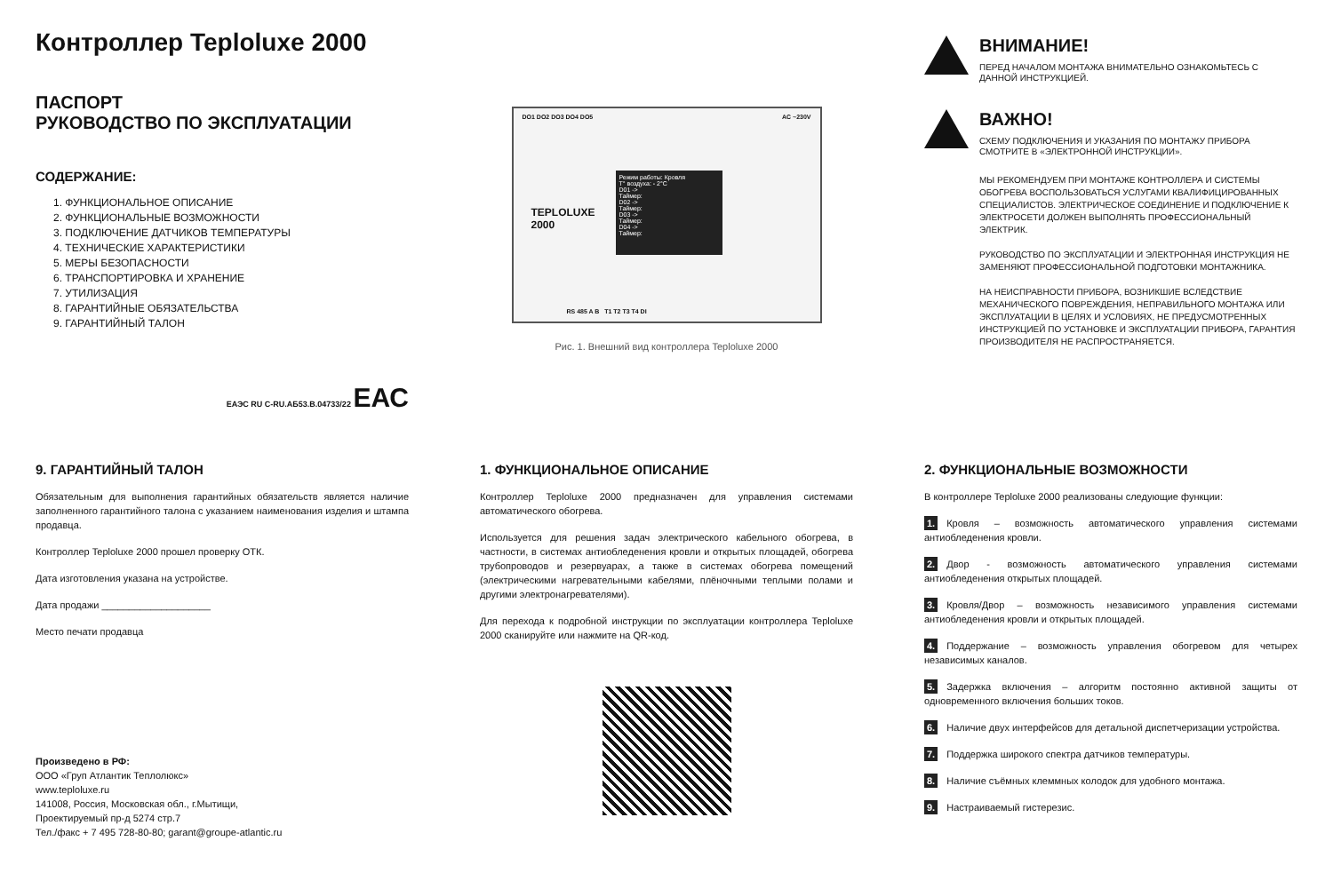Контроллер Teploluxe 2000
ПАСПОРТ
РУКОВОДСТВО ПО ЭКСПЛУАТАЦИИ
СОДЕРЖАНИЕ:
1. ФУНКЦИОНАЛЬНОЕ ОПИСАНИЕ
2. ФУНКЦИОНАЛЬНЫЕ ВОЗМОЖНОСТИ
3. ПОДКЛЮЧЕНИЕ ДАТЧИКОВ ТЕМПЕРАТУРЫ
4. ТЕХНИЧЕСКИЕ ХАРАКТЕРИСТИКИ
5. МЕРЫ БЕЗОПАСНОСТИ
6. ТРАНСПОРТИРОВКА И ХРАНЕНИЕ
7. УТИЛИЗАЦИЯ
8. ГАРАНТИЙНЫЕ ОБЯЗАТЕЛЬСТВА
9. ГАРАНТИЙНЫЙ ТАЛОН
ЕАЭС RU C-RU.АБ53.В.04733/22 ЕАС
DO1 DO2 DO3 DO4 DO5 AC ~230V
TEPLOLUXE
2000
Режим работы: Кровля
T° воздуха: - 2°C
D01 ->
Таймер:
D02 ->
Таймер:
D03 ->
Таймер:
D04 ->
Таймер:
RS 485 A B T1 T2 T3 T4 DI
Рис. 1. Внешний вид контроллера Teploluxe 2000
ВНИМАНИЕ!
ПЕРЕД НАЧАЛОМ МОНТАЖА ВНИМАТЕЛЬНО ОЗНАКОМЬТЕСЬ С ДАННОЙ ИНСТРУКЦИЕЙ.
ВАЖНО!
СХЕМУ ПОДКЛЮЧЕНИЯ И УКАЗАНИЯ ПО МОНТАЖУ ПРИБОРА СМОТРИТЕ В «ЭЛЕКТРОННОЙ ИНСТРУКЦИИ».
МЫ РЕКОМЕНДУЕМ ПРИ МОНТАЖЕ КОНТРОЛЛЕРА И СИСТЕМЫ ОБОГРЕВА ВОСПОЛЬЗОВАТЬСЯ УСЛУГАМИ КВАЛИФИЦИРОВАННЫХ СПЕЦИАЛИСТОВ. ЭЛЕКТРИЧЕСКОЕ СОЕДИНЕНИЕ И ПОДКЛЮЧЕНИЕ К ЭЛЕКТРОСЕТИ ДОЛЖЕН ВЫПОЛНЯТЬ ПРОФЕССИОНАЛЬНЫЙ ЭЛЕКТРИК.
РУКОВОДСТВО ПО ЭКСПЛУАТАЦИИ И ЭЛЕКТРОННАЯ ИНСТРУКЦИЯ НЕ ЗАМЕНЯЮТ ПРОФЕССИОНАЛЬНОЙ ПОДГОТОВКИ МОНТАЖНИКА.
НА НЕИСПРАВНОСТИ ПРИБОРА, ВОЗНИКШИЕ ВСЛЕДСТВИЕ МЕХАНИЧЕСКОГО ПОВРЕЖДЕНИЯ, НЕПРАВИЛЬНОГО МОНТАЖА ИЛИ ЭКСПЛУАТАЦИИ В ЦЕЛЯХ И УСЛОВИЯХ, НЕ ПРЕДУСМОТРЕННЫХ ИНСТРУКЦИЕЙ ПО УСТАНОВКЕ И ЭКСПЛУАТАЦИИ ПРИБОРА, ГАРАНТИЯ ПРОИЗВОДИТЕЛЯ НЕ РАСПРОСТРАНЯЕТСЯ.
9. ГАРАНТИЙНЫЙ ТАЛОН
Обязательным для выполнения гарантийных обязательств является наличие заполненного гарантийного талона с указанием наименования изделия и штампа продавца.
Контроллер Teploluxe 2000 прошел проверку ОТК.
Дата изготовления указана на устройстве.
Дата продажи ____________________
Место печати продавца
Произведено в РФ:
ООО «Груп Атлантик Теплолюкс»
www.teploluxe.ru
141008, Россия, Московская обл., г.Мытищи,
Проектируемый пр-д 5274 стр.7
Тел./факс + 7 495 728-80-80; garant@groupe-atlantic.ru
1. ФУНКЦИОНАЛЬНОЕ ОПИСАНИЕ
Контроллер Teploluxe 2000 предназначен для управления системами автоматического обогрева.
Используется для решения задач электрического кабельного обогрева, в частности, в системах антиобледенения кровли и открытых площадей, обогрева трубопроводов и резервуарах, а также в системах обогрева помещений (электрическими нагревательными кабелями, плёночными теплыми полами и другими электронагревателями).
Для перехода к подробной инструкции по эксплуатации контроллера Teploluxe 2000 сканируйте или нажмите на QR-код.
2. ФУНКЦИОНАЛЬНЫЕ ВОЗМОЖНОСТИ
В контроллере Teploluxe 2000 реализованы следующие функции:
1. Кровля – возможность автоматического управления системами антиобледенения кровли.
2. Двор - возможность автоматического управления системами антиобледенения открытых площадей.
3. Кровля/Двор – возможность независимого управления системами антиобледенения кровли и открытых площадей.
4. Поддержание – возможность управления обогревом для четырех независимых каналов.
5. Задержка включения – алгоритм постоянно активной защиты от одновременного включения больших токов.
6. Наличие двух интерфейсов для детальной диспетчеризации устройства.
7. Поддержка широкого спектра датчиков температуры.
8. Наличие съёмных клеммных колодок для удобного монтажа.
9. Настраиваемый гистерезис.